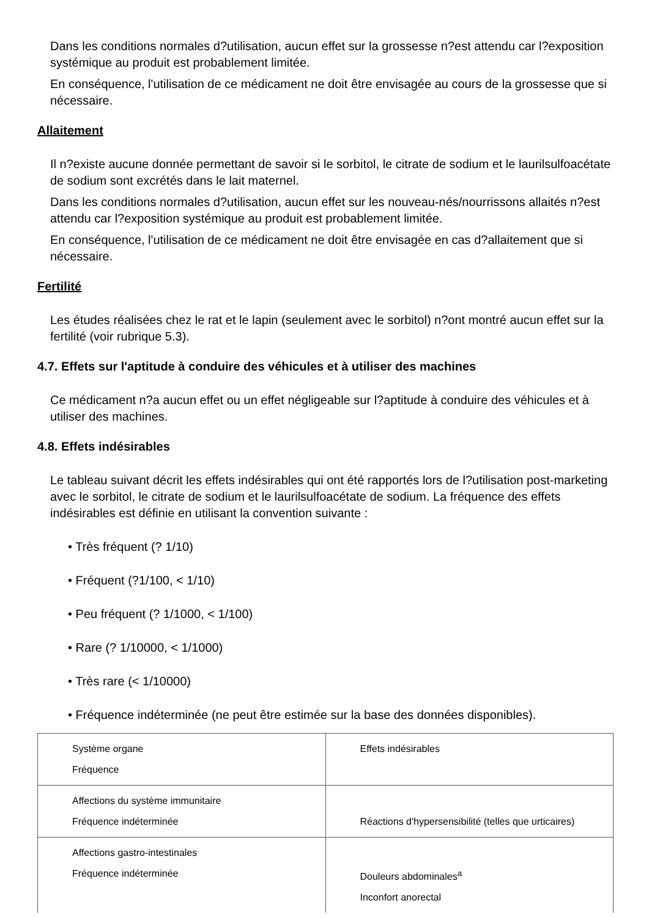Dans les conditions normales d?utilisation, aucun effet sur la grossesse n?est attendu car l?exposition systémique au produit est probablement limitée.
En conséquence, l'utilisation de ce médicament ne doit être envisagée au cours de la grossesse que si nécessaire.
Allaitement
Il n?existe aucune donnée permettant de savoir si le sorbitol, le citrate de sodium et le laurilsulfoacétate de sodium sont excrétés dans le lait maternel.
Dans les conditions normales d?utilisation, aucun effet sur les nouveau-nés/nourrissons allaités n?est attendu car l?exposition systémique au produit est probablement limitée.
En conséquence, l'utilisation de ce médicament ne doit être envisagée en cas d?allaitement que si nécessaire.
Fertilité
Les études réalisées chez le rat et le lapin (seulement avec le sorbitol) n?ont montré aucun effet sur la fertilité (voir rubrique 5.3).
4.7. Effets sur l'aptitude à conduire des véhicules et à utiliser des machines
Ce médicament n?a aucun effet ou un effet négligeable sur l?aptitude à conduire des véhicules et à utiliser des machines.
4.8. Effets indésirables
Le tableau suivant décrit les effets indésirables qui ont été rapportés lors de l?utilisation post-marketing avec le sorbitol, le citrate de sodium et le laurilsulfoacétate de sodium. La fréquence des effets indésirables est définie en utilisant la convention suivante :
• Très fréquent (? 1/10)
• Fréquent (?1/100, < 1/10)
• Peu fréquent (? 1/1000, < 1/100)
• Rare (? 1/10000, < 1/1000)
• Très rare (< 1/10000)
• Fréquence indéterminée (ne peut être estimée sur la base des données disponibles).
| Système organe Fréquence | Effets indésirables |
| Affections du système immunitaire Fréquence indéterminée | Réactions d'hypersensibilité (telles que urticaires) |
| Affections gastro-intestinales Fréquence indéterminée | Douleurs abdominales<sup>a</sup> Inconfort anorectal |